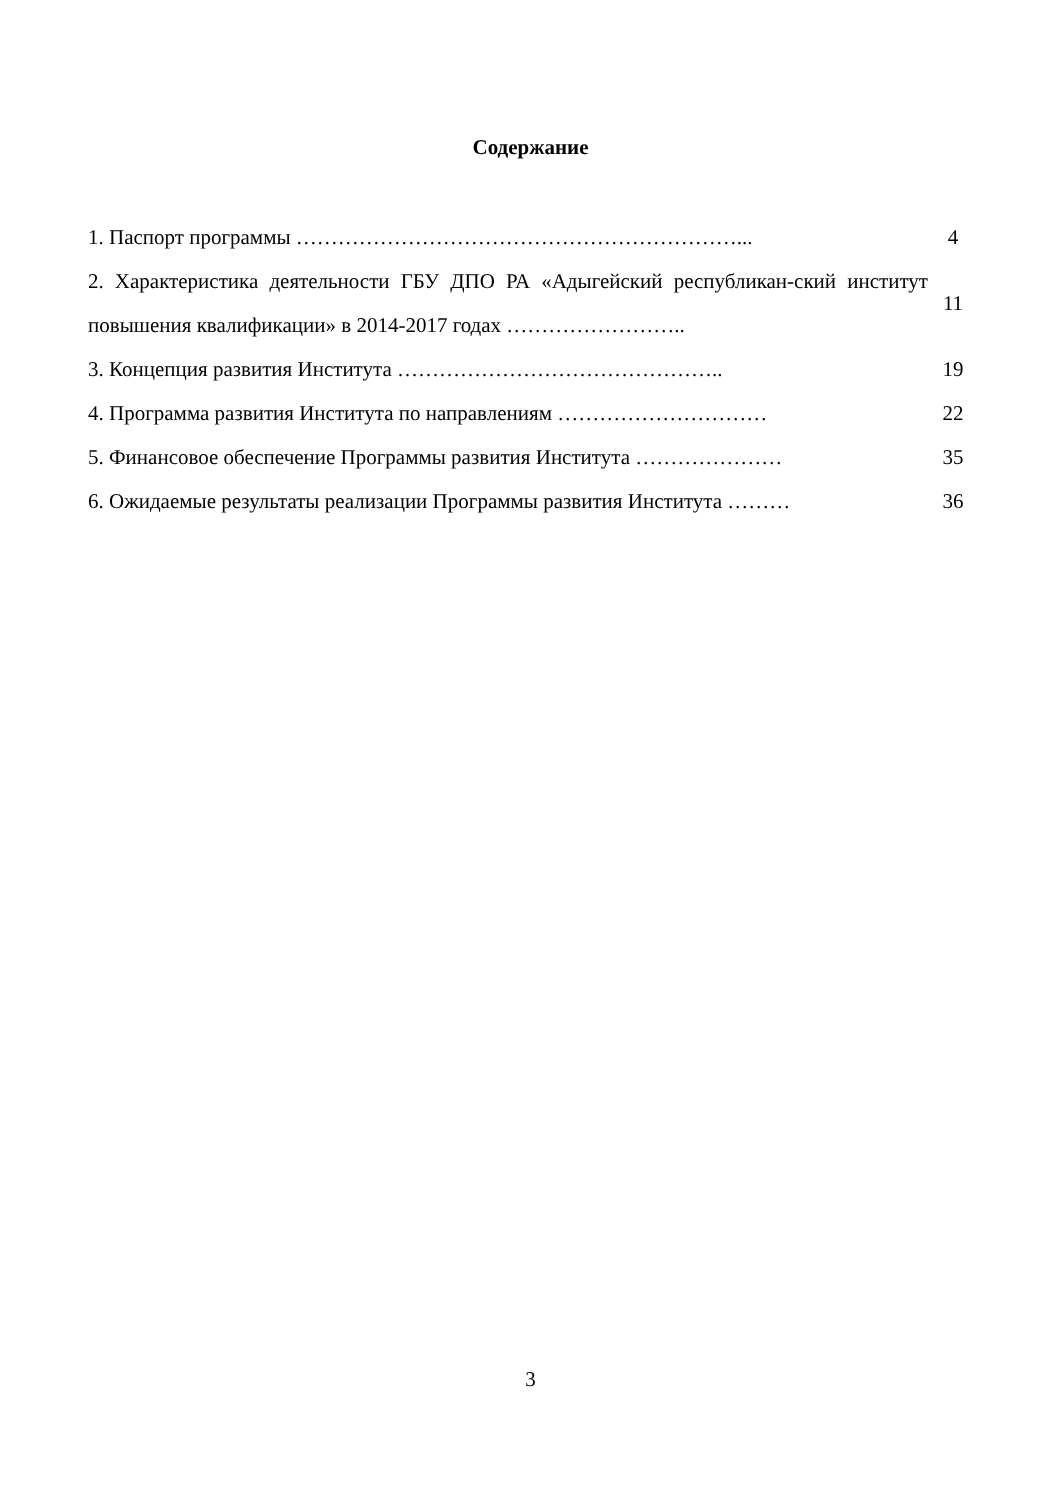Содержание
| 1. Паспорт программы ………………………………………………………... | 4 |
| 2. Характеристика деятельности ГБУ ДПО РА «Адыгейский республикан-ский институт повышения квалификации» в 2014-2017 годах …………………….. | 11 |
| 3. Концепция развития Института ……………………………………….. | 19 |
| 4. Программа развития Института по направлениям ………………………… | 22 |
| 5. Финансовое обеспечение Программы развития Института ………………… | 35 |
| 6. Ожидаемые результаты реализации Программы развития Института ……… | 36 |
3